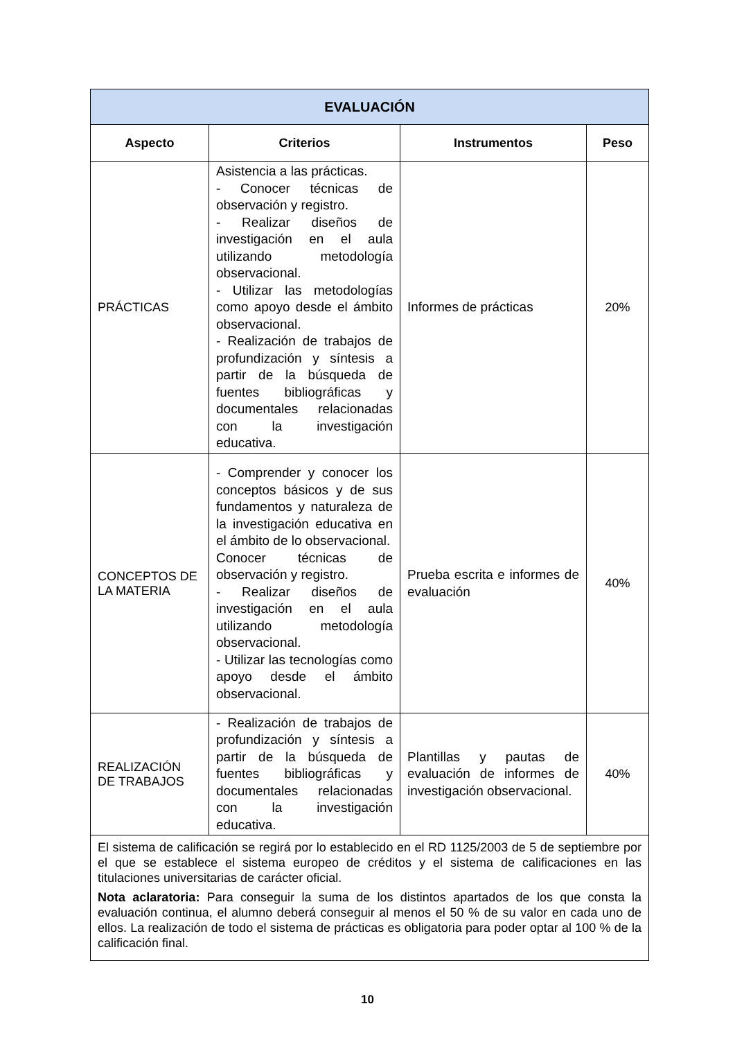| EVALUACIÓN | | | |
| --- | --- | --- | --- |
| Aspecto | Criterios | Instrumentos | Peso |
| PRÁCTICAS | Asistencia a las prácticas. - Conocer técnicas de observación y registro. - Realizar diseños de investigación en el aula utilizando metodología observacional. - Utilizar las metodologías como apoyo desde el ámbito observacional. - Realización de trabajos de profundización y síntesis a partir de la búsqueda de fuentes bibliográficas y documentales relacionadas con la investigación educativa. | Informes de prácticas | 20% |
| CONCEPTOS DE LA MATERIA | - Comprender y conocer los conceptos básicos y de sus fundamentos y naturaleza de la investigación educativa en el ámbito de lo observacional. Conocer técnicas de observación y registro. - Realizar diseños de investigación en el aula utilizando metodología observacional. - Utilizar las tecnologías como apoyo desde el ámbito observacional. | Prueba escrita e informes de evaluación | 40% |
| REALIZACIÓN DE TRABAJOS | - Realización de trabajos de profundización y síntesis a partir de la búsqueda de fuentes bibliográficas y documentales relacionadas con la investigación educativa. | Plantillas y pautas de evaluación de informes de investigación observacional. | 40% |
| El sistema de calificación se regirá por lo establecido en el RD 1125/2003 de 5 de septiembre por el que se establece el sistema europeo de créditos y el sistema de calificaciones en las titulaciones universitarias de carácter oficial. Nota aclaratoria: Para conseguir la suma de los distintos apartados de los que consta la evaluación continua, el alumno deberá conseguir al menos el 50 % de su valor en cada uno de ellos. La realización de todo el sistema de prácticas es obligatoria para poder optar al 100 % de la calificación final. | | | |
10